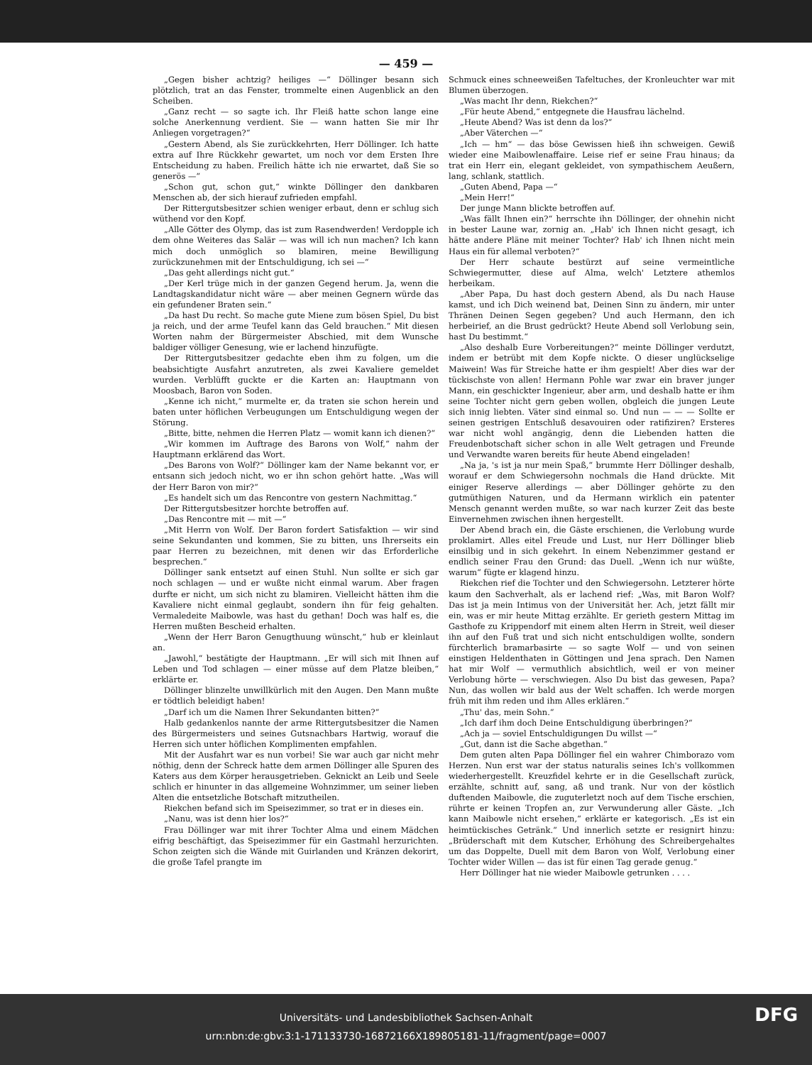— 459 —
„Gegen bisher achtzig? heiliges —“ Döllinger besann sich plötzlich, trat an das Fenster, trommelte einen Augenblick an den Scheiben.
„Ganz recht — so sagte ich. Ihr Fleiß hatte schon lange eine solche Anerkennung verdient. Sie — wann hatten Sie mir Ihr Anliegen vorgetragen?“
„Gestern Abend, als Sie zurückkehrten, Herr Döllinger. Ich hatte extra auf Ihre Rückkehr gewartet, um noch vor dem Ersten Ihre Entscheidung zu haben. Freilich hätte ich nie erwartet, daß Sie so generös —“
„Schon gut, schon gut,“ winkte Döllinger den dankbaren Menschen ab, der sich hierauf zufrieden empfahl.
Der Rittergutsbesitzer schien weniger erbaut, denn er schlug sich wüthend vor den Kopf.
„Alle Götter des Olymp, das ist zum Rasendwerden! Verdopple ich dem ohne Weiteres das Salär — was will ich nun machen? Ich kann mich doch unmöglich so blamiren, meine Bewilligung zurückzunehmen mit der Entschuldigung, ich sei —“
„Das geht allerdings nicht gut.“
„Der Kerl trüge mich in der ganzen Gegend herum. Ja, wenn die Landtagskandidatur nicht wäre — aber meinen Gegnern würde das ein gefundener Braten sein.“
„Da hast Du recht. So mache gute Miene zum bösen Spiel, Du bist ja reich, und der arme Teufel kann das Geld brauchen.“ Mit diesen Worten nahm der Bürgermeister Abschied, mit dem Wunsche baldiger völliger Genesung, wie er lachend hinzufügte.
Der Rittergutsbesitzer gedachte eben ihm zu folgen, um die beabsichtigte Ausfahrt anzutreten, als zwei Kavaliere gemeldet wurden. Verblüfft guckte er die Karten an: Hauptmann von Moosbach, Baron von Soden.
„Kenne ich nicht,“ murmelte er, da traten sie schon herein und baten unter höflichen Verbeugungen um Entschuldigung wegen der Störung.
„Bitte, bitte, nehmen die Herren Platz — womit kann ich dienen?“
„Wir kommen im Auftrage des Barons von Wolf,“ nahm der Hauptmann erklärend das Wort.
„Des Barons von Wolf?“ Döllinger kam der Name bekannt vor, er entsann sich jedoch nicht, wo er ihn schon gehört hatte. „Was will der Herr Baron von mir?“
„Es handelt sich um das Rencontre von gestern Nachmittag.“
Der Rittergutsbesitzer horchte betroffen auf.
„Das Rencontre mit — mit —“
„Mit Herrn von Wolf. Der Baron fordert Satisfaktion — wir sind seine Sekundanten und kommen, Sie zu bitten, uns Ihrerseits ein paar Herren zu bezeichnen, mit denen wir das Erforderliche besprechen.“
Döllinger sank entsetzt auf einen Stuhl. Nun sollte er sich gar noch schlagen — und er wußte nicht einmal warum. Aber fragen durfte er nicht, um sich nicht zu blamiren. Vielleicht hätten ihm die Kavaliere nicht einmal geglaubt, sondern ihn für feig gehalten. Vermaledeite Maibowle, was hast du gethan! Doch was half es, die Herren mußten Bescheid erhalten.
„Wenn der Herr Baron Genugthuung wünscht,“ hub er kleinlaut an.
„Jawohl,“ bestätigte der Hauptmann. „Er will sich mit Ihnen auf Leben und Tod schlagen — einer müsse auf dem Platze bleiben,“ erklärte er.
Döllinger blinzelte unwillkürlich mit den Augen. Den Mann mußte er tödtlich beleidigt haben!
„Darf ich um die Namen Ihrer Sekundanten bitten?“
Halb gedankenlos nannte der arme Rittergutsbesitzer die Namen des Bürgermeisters und seines Gutsnachbars Hartwig, worauf die Herren sich unter höflichen Komplimenten empfahlen.
Mit der Ausfahrt war es nun vorbei! Sie war auch gar nicht mehr nöthig, denn der Schreck hatte dem armen Döllinger alle Spuren des Katers aus dem Körper herausgetrieben. Geknickt an Leib und Seele schlich er hinunter in das allgemeine Wohnzimmer, um seiner lieben Alten die entsetzliche Botschaft mitzutheilen.
Riekchen befand sich im Speisezimmer, so trat er in dieses ein.
„Nanu, was ist denn hier los?“
Frau Döllinger war mit ihrer Tochter Alma und einem Mädchen eifrig beschäftigt, das Speisezimmer für ein Gastmahl herzurichten. Schon zeigten sich die Wände mit Guirlanden und Kränzen dekorirt, die große Tafel prangte im
Schmuck eines schneeweißen Tafeltuches, der Kronleuchter war mit Blumen überzogen.
„Was macht Ihr denn, Riekchen?“
„Für heute Abend,“ entgegnete die Hausfrau lächelnd.
„Heute Abend? Was ist denn da los?“
„Aber Väterchen —“
„Ich — hm“ — das böse Gewissen hieß ihn schweigen. Gewiß wieder eine Maibowlenaffaire. Leise rief er seine Frau hinaus; da trat ein Herr ein, elegant gekleidet, von sympathischem Aeußern, lang, schlank, stattlich.
„Guten Abend, Papa —“
„Mein Herr!“
Der junge Mann blickte betroffen auf.
„Was fällt Ihnen ein?“ herrschte ihn Döllinger, der ohnehin nicht in bester Laune war, zornig an. „Hab' ich Ihnen nicht gesagt, ich hätte andere Pläne mit meiner Tochter? Hab' ich Ihnen nicht mein Haus ein für allemal verboten?“
Der Herr schaute bestürzt auf seine vermeintliche Schwiegermutter, diese auf Alma, welch' Letztere athemlos herbeikam.
„Aber Papa, Du hast doch gestern Abend, als Du nach Hause kamst, und ich Dich weinend bat, Deinen Sinn zu ändern, mir unter Thränen Deinen Segen gegeben? Und auch Hermann, den ich herbeirief, an die Brust gedrückt? Heute Abend soll Verlobung sein, hast Du bestimmt.“
„Also deshalb Eure Vorbereitungen?“ meinte Döllinger verdutzt, indem er betrübt mit dem Kopfe nickte. O dieser unglückselige Maiwein! Was für Streiche hatte er ihm gespielt! Aber dies war der tückischste von allen! Hermann Pohle war zwar ein braver junger Mann, ein geschickter Ingenieur, aber arm, und deshalb hatte er ihm seine Tochter nicht gern geben wollen, obgleich die jungen Leute sich innig liebten. Väter sind einmal so. Und nun — — — Sollte er seinen gestrigen Entschluß desavouiren oder ratifiziren? Ersteres war nicht wohl angängig, denn die Liebenden hatten die Freudenbotschaft sicher schon in alle Welt getragen und Freunde und Verwandte waren bereits für heute Abend eingeladen!
„Na ja, 's ist ja nur mein Spaß,“ brummte Herr Döllinger deshalb, worauf er dem Schwiegersohn nochmals die Hand drückte. Mit einiger Reserve allerdings — aber Döllinger gehörte zu den gutmüthigen Naturen, und da Hermann wirklich ein patenter Mensch genannt werden mußte, so war nach kurzer Zeit das beste Einvernehmen zwischen ihnen hergestellt.
Der Abend brach ein, die Gäste erschienen, die Verlobung wurde proklamirt. Alles eitel Freude und Lust, nur Herr Döllinger blieb einsilbig und in sich gekehrt. In einem Nebenzimmer gestand er endlich seiner Frau den Grund: das Duell. „Wenn ich nur wüßte, warum“ fügte er klagend hinzu.
Riekchen rief die Tochter und den Schwiegersohn. Letzterer hörte kaum den Sachverhalt, als er lachend rief: „Was, mit Baron Wolf? Das ist ja mein Intimus von der Universität her. Ach, jetzt fällt mir ein, was er mir heute Mittag erzählte. Er gerieth gestern Mittag im Gasthofe zu Krippendorf mit einem alten Herrn in Streit, weil dieser ihn auf den Fuß trat und sich nicht entschuldigen wollte, sondern fürchterlich bramarbasirte — so sagte Wolf — und von seinen einstigen Heldenthaten in Göttingen und Jena sprach. Den Namen hat mir Wolf — vermuthlich absichtlich, weil er von meiner Verlobung hörte — verschwiegen. Also Du bist das gewesen, Papa? Nun, das wollen wir bald aus der Welt schaffen. Ich werde morgen früh mit ihm reden und ihm Alles erklären.“
„Thu' das, mein Sohn.“
„Ich darf ihm doch Deine Entschuldigung überbringen?“
„Ach ja — soviel Entschuldigungen Du willst —“
„Gut, dann ist die Sache abgethan.“
Dem guten alten Papa Döllinger fiel ein wahrer Chimborazo vom Herzen. Nun erst war der status naturalis seines Ich's vollkommen wiederhergestellt. Kreuzfidel kehrte er in die Gesellschaft zurück, erzählte, schnitt auf, sang, aß und trank. Nur von der köstlich duftenden Maibowle, die zuguterletzt noch auf dem Tische erschien, rührte er keinen Tropfen an, zur Verwunderung aller Gäste. „Ich kann Maibowle nicht ersehen,“ erklärte er kategorisch. „Es ist ein heimtückisches Getränk.“ Und innerlich setzte er resignirt hinzu: „Brüderschaft mit dem Kutscher, Erhöhung des Schreibergehaltes um das Doppelte, Duell mit dem Baron von Wolf, Verlobung einer Tochter wider Willen — das ist für einen Tag gerade genug.“
Herr Döllinger hat nie wieder Maibowle getrunken . . . .
Universitäts- und Landesbibliothek Sachsen-Anhalt
urn:nbn:de:gbv:3:1-171133730-16872166X189805181-11/fragment/page=0007 DFG